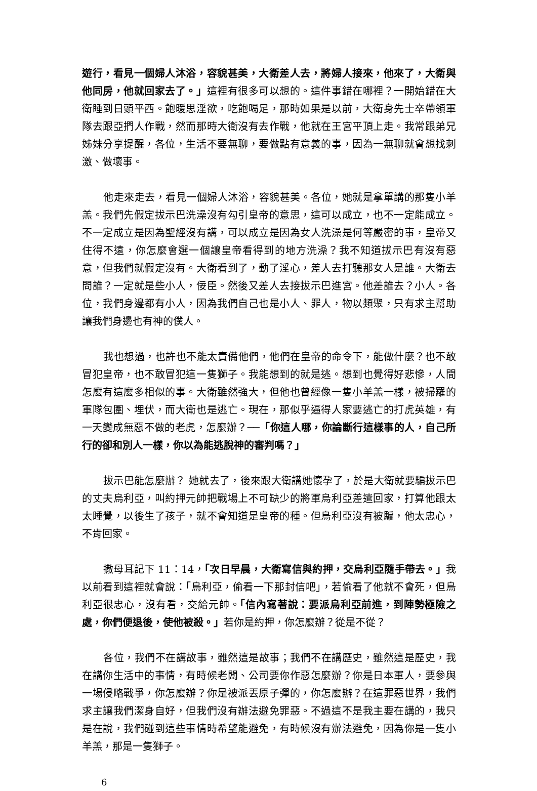遊行，看見一個婦人沐浴，容貌甚美，大衛差人去，將婦人接來，他來了，大衛與他同房，他就回家去了。」這裡有很多可以想的。這件事錯在哪裡？一開始錯在大衛睡到日頭平西。飽暖思淫欲，吃飽喝足，那時如果是以前，大衛身先士卒帶領軍隊去跟亞捫人作戰，然而那時大衛沒有去作戰，他就在王宮平頂上走。我常跟弟兄姊妹分享提醒，各位，生活不要無聊，要做點有意義的事，因為一無聊就會想找刺激、做壞事。
他走來走去，看見一個婦人沐浴，容貌甚美。各位，她就是拿單講的那隻小羊羔。我們先假定拔示巴洗澡沒有勾引皇帝的意思，這可以成立，也不一定能成立。不一定成立是因為聖經沒有講，可以成立是因為女人洗澡是何等嚴密的事，皇帝又住得不遠，你怎麼會選一個讓皇帝看得到的地方洗澡？我不知道拔示巴有沒有惡意，但我們就假定沒有。大衛看到了，動了淫心，差人去打聽那女人是誰。大衛去問誰？一定就是些小人，佞臣。然後又差人去接拔示巴進宮。他差誰去？小人。各位，我們身邊都有小人，因為我們自己也是小人、罪人，物以類聚，只有求主幫助讓我們身邊也有神的僕人。
我也想過，也許也不能太責備他們，他們在皇帝的命令下，能做什麼？也不敢冒犯皇帝，也不敢冒犯這一隻獅子。我能想到的就是逃。想到也覺得好悲慘，人間怎麼有這麼多相似的事。大衛雖然強大，但他也曾經像一隻小羊羔一樣，被掃羅的軍隊包圍、埋伏，而大衛也是逃亡。現在，那似乎逼得人家要逃亡的打虎英雄，有一天變成無惡不做的老虎，怎麼辦？──「你這人哪，你論斷行這樣事的人，自己所行的卻和別人一樣，你以為能逃脫神的審判嗎？」
拔示巴能怎麼辦？ 她就去了，後來跟大衛講她懷孕了，於是大衛就要騙拔示巴的丈夫烏利亞，叫約押元帥把戰場上不可缺少的將軍烏利亞差遣回家，打算他跟太太睡覺，以後生了孩子，就不會知道是皇帝的種。但烏利亞沒有被騙，他太忠心，不肯回家。
撒母耳記下 11：14，「次日早晨，大衛寫信與約押，交烏利亞隨手帶去。」我以前看到這裡就會說：「烏利亞，偷看一下那封信吧」，若偷看了他就不會死，但烏利亞很忠心，沒有看，交給元帥。「信內寫著說：要派烏利亞前進，到陣勢極險之處，你們便退後，使他被殺。」若你是約押，你怎麼辦？從是不從？
各位，我們不在講故事，雖然這是故事；我們不在講歷史，雖然這是歷史，我在講你生活中的事情，有時候老闆、公司要你作惡怎麼辦？你是日本軍人，要參與一場侵略戰爭，你怎麼辦？你是被派丟原子彈的，你怎麼辦？在這罪惡世界，我們求主讓我們潔身自好，但我們沒有辦法避免罪惡。不過這不是我主要在講的，我只是在說，我們碰到這些事情時希望能避免，有時候沒有辦法避免，因為你是一隻小羊羔，那是一隻獅子。
6